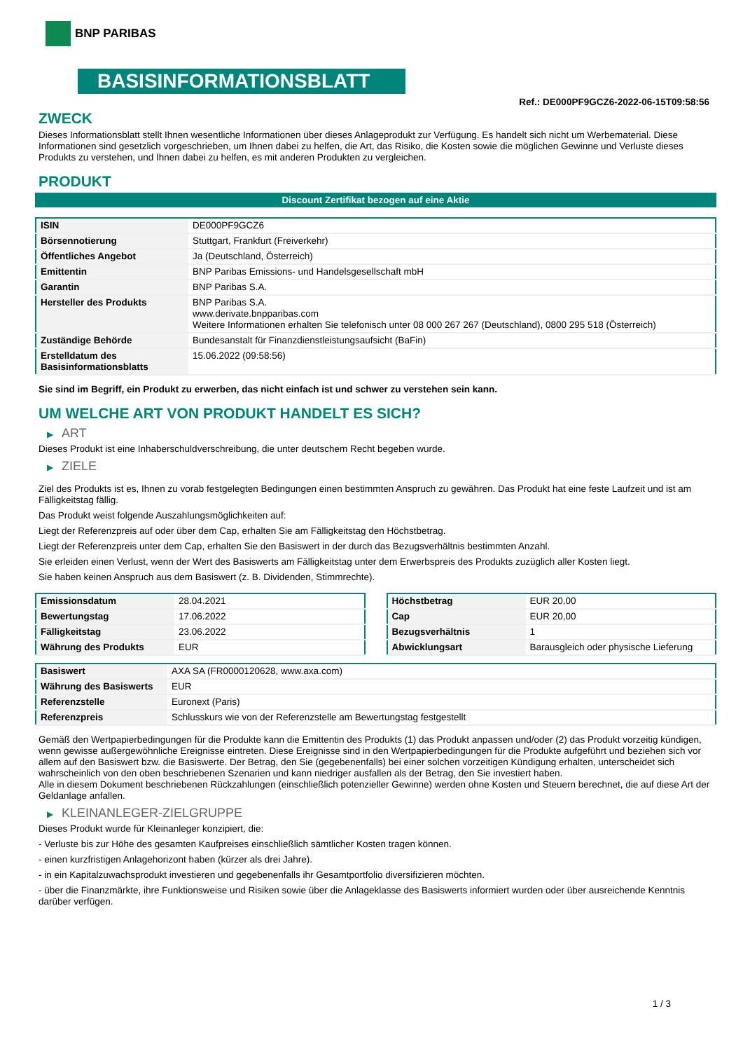BNP PARIBAS
BASISINFORMATIONSBLATT
Ref.: DE000PF9GCZ6-2022-06-15T09:58:56
ZWECK
Dieses Informationsblatt stellt Ihnen wesentliche Informationen über dieses Anlageprodukt zur Verfügung. Es handelt sich nicht um Werbematerial. Diese Informationen sind gesetzlich vorgeschrieben, um Ihnen dabei zu helfen, die Art, das Risiko, die Kosten sowie die möglichen Gewinne und Verluste dieses Produkts zu verstehen, und Ihnen dabei zu helfen, es mit anderen Produkten zu vergleichen.
PRODUKT
Discount Zertifikat bezogen auf eine Aktie
| ISIN | DE000PF9GCZ6 |
| Börsennotierung | Stuttgart, Frankfurt (Freiverkehr) |
| Öffentliches Angebot | Ja (Deutschland, Österreich) |
| Emittentin | BNP Paribas Emissions- und Handelsgesellschaft mbH |
| Garantin | BNP Paribas S.A. |
| Hersteller des Produkts | BNP Paribas S.A. www.derivate.bnpparibas.com Weitere Informationen erhalten Sie telefonisch unter 08 000 267 267 (Deutschland), 0800 295 518 (Österreich) |
| Zuständige Behörde | Bundesanstalt für Finanzdienstleistungsaufsicht (BaFin) |
| Erstelldatum des Basisinformationsblatts | 15.06.2022 (09:58:56) |
Sie sind im Begriff, ein Produkt zu erwerben, das nicht einfach ist und schwer zu verstehen sein kann.
UM WELCHE ART VON PRODUKT HANDELT ES SICH?
▶ ART
Dieses Produkt ist eine Inhaberschuldverschreibung, die unter deutschem Recht begeben wurde.
▶ ZIELE
Ziel des Produkts ist es, Ihnen zu vorab festgelegten Bedingungen einen bestimmten Anspruch zu gewähren. Das Produkt hat eine feste Laufzeit und ist am Fälligkeitstag fällig.
Das Produkt weist folgende Auszahlungsmöglichkeiten auf:
Liegt der Referenzpreis auf oder über dem Cap, erhalten Sie am Fälligkeitstag den Höchstbetrag.
Liegt der Referenzpreis unter dem Cap, erhalten Sie den Basiswert in der durch das Bezugsverhältnis bestimmten Anzahl.
Sie erleiden einen Verlust, wenn der Wert des Basiswerts am Fälligkeitstag unter dem Erwerbspreis des Produkts zuzüglich aller Kosten liegt.
Sie haben keinen Anspruch aus dem Basiswert (z. B. Dividenden, Stimmrechte).
| Emissionsdatum | 28.04.2021 |
| Bewertungstag | 17.06.2022 |
| Fälligkeitstag | 23.06.2022 |
| Währung des Produkts | EUR |
| Höchstbetrag | EUR 20,00 |
| Cap | EUR 20,00 |
| Bezugsverhältnis | 1 |
| Abwicklungsart | Barausgleich oder physische Lieferung |
| Basiswert | AXA SA (FR0000120628, www.axa.com) |
| Währung des Basiswerts | EUR |
| Referenzstelle | Euronext (Paris) |
| Referenzpreis | Schlusskurs wie von der Referenzstelle am Bewertungstag festgestellt |
Gemäß den Wertpapierbedingungen für die Produkte kann die Emittentin des Produkts (1) das Produkt anpassen und/oder (2) das Produkt vorzeitig kündigen, wenn gewisse außergewöhnliche Ereignisse eintreten. Diese Ereignisse sind in den Wertpapierbedingungen für die Produkte aufgeführt und beziehen sich vor allem auf den Basiswert bzw. die Basiswerte. Der Betrag, den Sie (gegebenenfalls) bei einer solchen vorzeitigen Kündigung erhalten, unterscheidet sich wahrscheinlich von den oben beschriebenen Szenarien und kann niedriger ausfallen als der Betrag, den Sie investiert haben.
Alle in diesem Dokument beschriebenen Rückzahlungen (einschließlich potenzieller Gewinne) werden ohne Kosten und Steuern berechnet, die auf diese Art der Geldanlage anfallen.
▶ KLEINANLEGER-ZIELGRUPPE
Dieses Produkt wurde für Kleinanleger konzipiert, die:
- Verluste bis zur Höhe des gesamten Kaufpreises einschließlich sämtlicher Kosten tragen können.
- einen kurzfristigen Anlagehorizont haben (kürzer als drei Jahre).
- in ein Kapitalzuwachsprodukt investieren und gegebenenfalls ihr Gesamtportfolio diversifizieren möchten.
- über die Finanzmärkte, ihre Funktionsweise und Risiken sowie über die Anlageklasse des Basiswerts informiert wurden oder über ausreichende Kenntnis darüber verfügen.
1 / 3